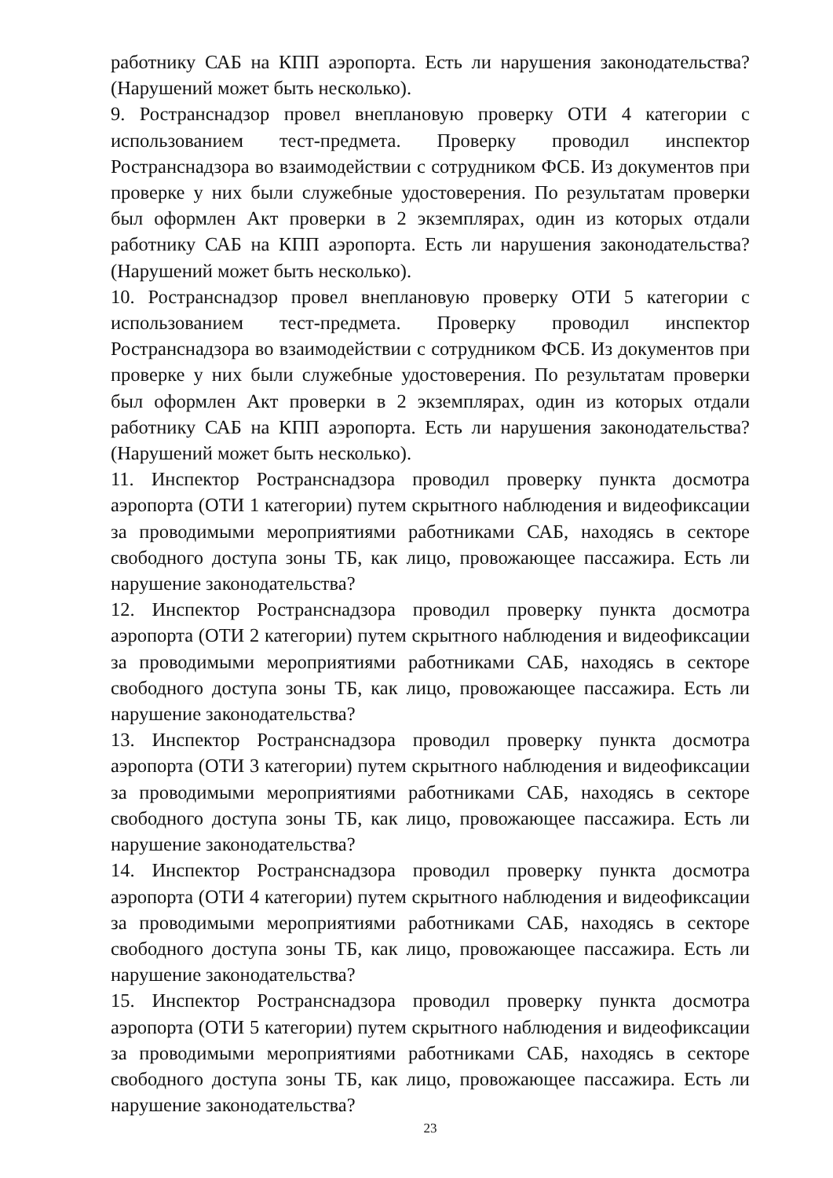работнику САБ на КПП аэропорта. Есть ли нарушения законодательства? (Нарушений может быть несколько).
9. Ространснадзор провел внеплановую проверку ОТИ 4 категории с использованием тест-предмета. Проверку проводил инспектор Ространснадзора во взаимодействии с сотрудником ФСБ. Из документов при проверке у них были служебные удостоверения. По результатам проверки был оформлен Акт проверки в 2 экземплярах, один из которых отдали работнику САБ на КПП аэропорта. Есть ли нарушения законодательства? (Нарушений может быть несколько).
10. Ространснадзор провел внеплановую проверку ОТИ 5 категории с использованием тест-предмета. Проверку проводил инспектор Ространснадзора во взаимодействии с сотрудником ФСБ. Из документов при проверке у них были служебные удостоверения. По результатам проверки был оформлен Акт проверки в 2 экземплярах, один из которых отдали работнику САБ на КПП аэропорта. Есть ли нарушения законодательства? (Нарушений может быть несколько).
11. Инспектор Ространснадзора проводил проверку пункта досмотра аэропорта (ОТИ 1 категории) путем скрытного наблюдения и видеофиксации за проводимыми мероприятиями работниками САБ, находясь в секторе свободного доступа зоны ТБ, как лицо, провожающее пассажира. Есть ли нарушение законодательства?
12. Инспектор Ространснадзора проводил проверку пункта досмотра аэропорта (ОТИ 2 категории) путем скрытного наблюдения и видеофиксации за проводимыми мероприятиями работниками САБ, находясь в секторе свободного доступа зоны ТБ, как лицо, провожающее пассажира. Есть ли нарушение законодательства?
13. Инспектор Ространснадзора проводил проверку пункта досмотра аэропорта (ОТИ 3 категории) путем скрытного наблюдения и видеофиксации за проводимыми мероприятиями работниками САБ, находясь в секторе свободного доступа зоны ТБ, как лицо, провожающее пассажира. Есть ли нарушение законодательства?
14. Инспектор Ространснадзора проводил проверку пункта досмотра аэропорта (ОТИ 4 категории) путем скрытного наблюдения и видеофиксации за проводимыми мероприятиями работниками САБ, находясь в секторе свободного доступа зоны ТБ, как лицо, провожающее пассажира. Есть ли нарушение законодательства?
15. Инспектор Ространснадзора проводил проверку пункта досмотра аэропорта (ОТИ 5 категории) путем скрытного наблюдения и видеофиксации за проводимыми мероприятиями работниками САБ, находясь в секторе свободного доступа зоны ТБ, как лицо, провожающее пассажира. Есть ли нарушение законодательства?
23